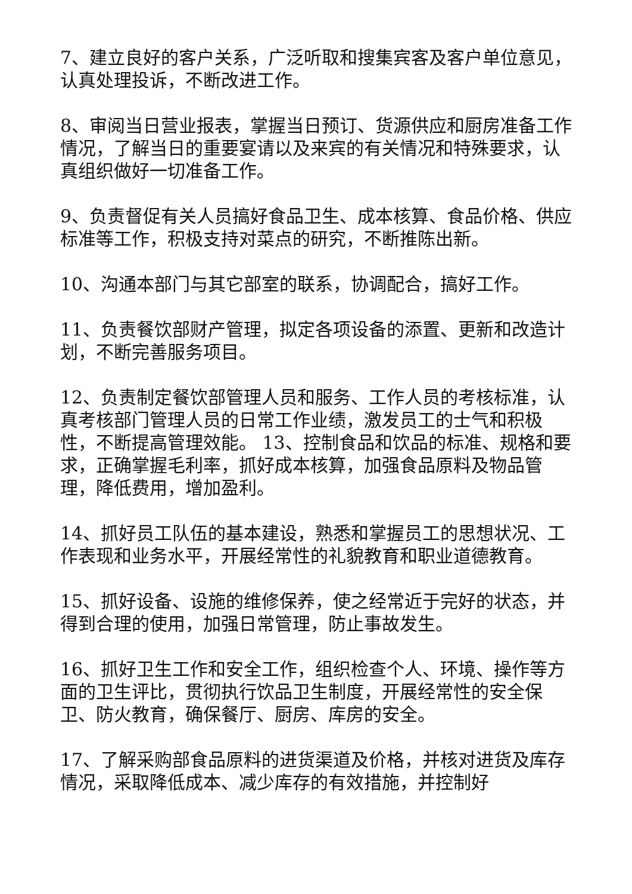7、建立良好的客户关系，广泛听取和搜集宾客及客户单位意见，认真处理投诉，不断改进工作。
8、审阅当日营业报表，掌握当日预订、货源供应和厨房准备工作情况，了解当日的重要宴请以及来宾的有关情况和特殊要求，认真组织做好一切准备工作。
9、负责督促有关人员搞好食品卫生、成本核算、食品价格、供应标准等工作，积极支持对菜点的研究，不断推陈出新。
10、沟通本部门与其它部室的联系，协调配合，搞好工作。
11、负责餐饮部财产管理，拟定各项设备的添置、更新和改造计划，不断完善服务项目。
12、负责制定餐饮部管理人员和服务、工作人员的考核标准，认真考核部门管理人员的日常工作业绩，激发员工的士气和积极性，不断提高管理效能。 13、控制食品和饮品的标准、规格和要求，正确掌握毛利率，抓好成本核算，加强食品原料及物品管理，降低费用，增加盈利。
14、抓好员工队伍的基本建设，熟悉和掌握员工的思想状况、工作表现和业务水平，开展经常性的礼貌教育和职业道德教育。
15、抓好设备、设施的维修保养，使之经常近于完好的状态，并得到合理的使用，加强日常管理，防止事故发生。
16、抓好卫生工作和安全工作，组织检查个人、环境、操作等方面的卫生评比，贯彻执行饮品卫生制度，开展经常性的安全保卫、防火教育，确保餐厅、厨房、库房的安全。
17、了解采购部食品原料的进货渠道及价格，并核对进货及库存情况，采取降低成本、减少库存的有效措施，并控制好